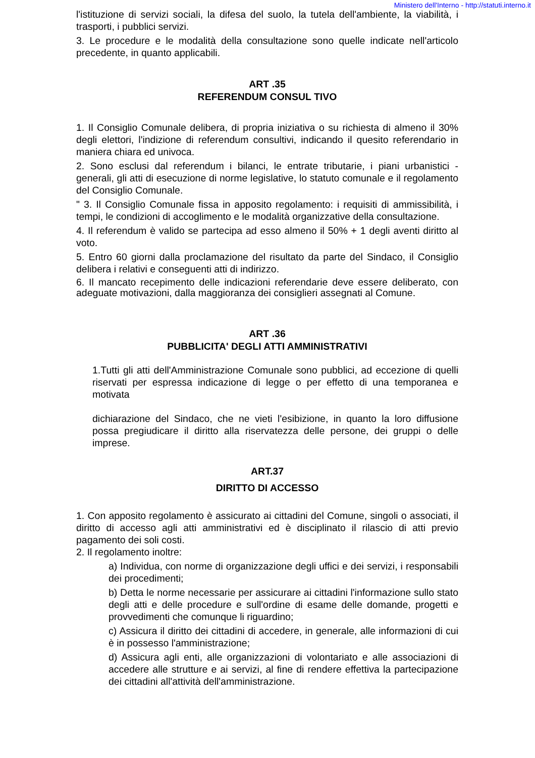Ministero dell'Interno - http://statuti.interno.it
l'istituzione di servizi sociali, la difesa del suolo, la tutela dell'ambiente, la viabilità, i trasporti, i pubblici servizi.
3. Le procedure e le modalità della consultazione sono quelle indicate nell'articolo precedente, in quanto applicabili.
ART .35
REFERENDUM CONSUL TIVO
1. Il Consiglio Comunale delibera, di propria iniziativa o su richiesta di almeno il 30% degli elettori, l'indizione di referendum consultivi, indicando il quesito referendario in maniera chiara ed univoca.
2. Sono esclusi dal referendum i bilanci, le entrate tributarie, i piani urbanistici - generali, gli atti di esecuzione di norme legislative, lo statuto comunale e il regolamento del Consiglio Comunale.
" 3. Il Consiglio Comunale fissa in apposito regolamento: i requisiti di ammissibilità, i tempi, le condizioni di accoglimento e le modalità organizzative della consultazione.
4. Il referendum è valido se partecipa ad esso almeno il 50% + 1 degli aventi diritto al voto.
5. Entro 60 giorni dalla proclamazione del risultato da parte del Sindaco, il Consiglio delibera i relativi e conseguenti atti di indirizzo.
6. Il mancato recepimento delle indicazioni referendarie deve essere deliberato, con adeguate motivazioni, dalla maggioranza dei consiglieri assegnati al Comune.
ART .36
PUBBLICITA' DEGLI ATTI AMMINISTRATIVI
1.Tutti gli atti dell'Amministrazione Comunale sono pubblici, ad eccezione di quelli riservati per espressa indicazione di legge o per effetto di una temporanea e motivata
dichiarazione del Sindaco, che ne vieti l'esibizione, in quanto la loro diffusione possa pregiudicare il diritto alla riservatezza delle persone, dei gruppi o delle imprese.
ART.37
DIRITTO DI ACCESSO
1. Con apposito regolamento è assicurato ai cittadini del Comune, singoli o associati, il diritto di accesso agli atti amministrativi ed è disciplinato il rilascio di atti previo pagamento dei soli costi.
2. Il regolamento inoltre:
a) Individua, con norme di organizzazione degli uffici e dei servizi, i responsabili dei procedimenti;
b) Detta le norme necessarie per assicurare ai cittadini l'informazione sullo stato degli atti e delle procedure e sull'ordine di esame delle domande, progetti e provvedimenti che comunque li riguardino;
c) Assicura il diritto dei cittadini di accedere, in generale, alle informazioni di cui è in possesso l'amministrazione;
d) Assicura agli enti, alle organizzazioni di volontariato e alle associazioni di accedere alle strutture e ai servizi, al fine di rendere effettiva la partecipazione dei cittadini all'attività dell'amministrazione.